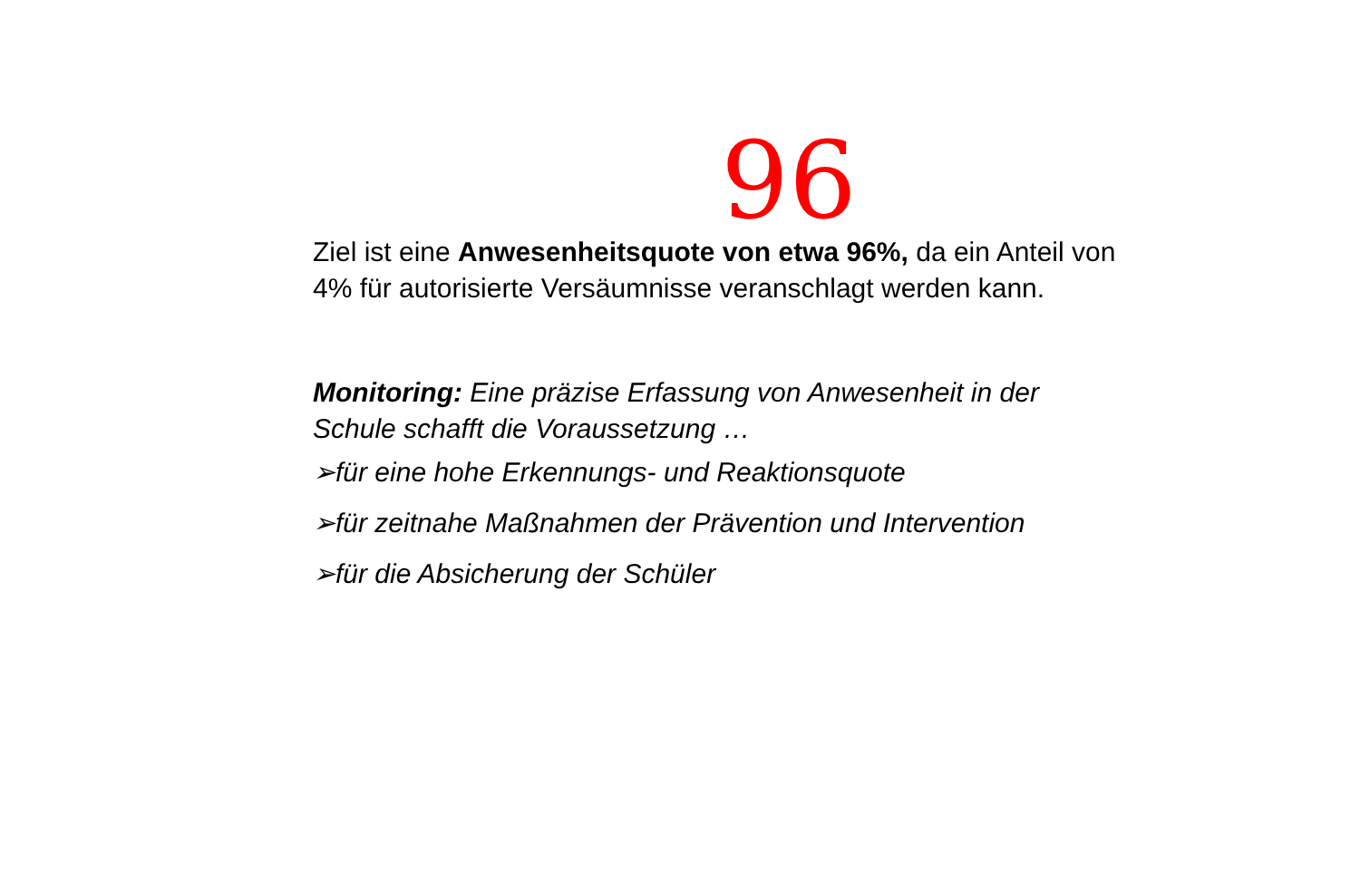96
Ziel ist eine Anwesenheitsquote von etwa 96%, da ein Anteil von 4% für autorisierte Versäumnisse veranschlagt werden kann.
Monitoring: Eine präzise Erfassung von Anwesenheit in der Schule schafft die Voraussetzung …
➢für eine hohe Erkennungs- und Reaktionsquote
➢für zeitnahe Maßnahmen der Prävention und Intervention
➢für die Absicherung der Schüler